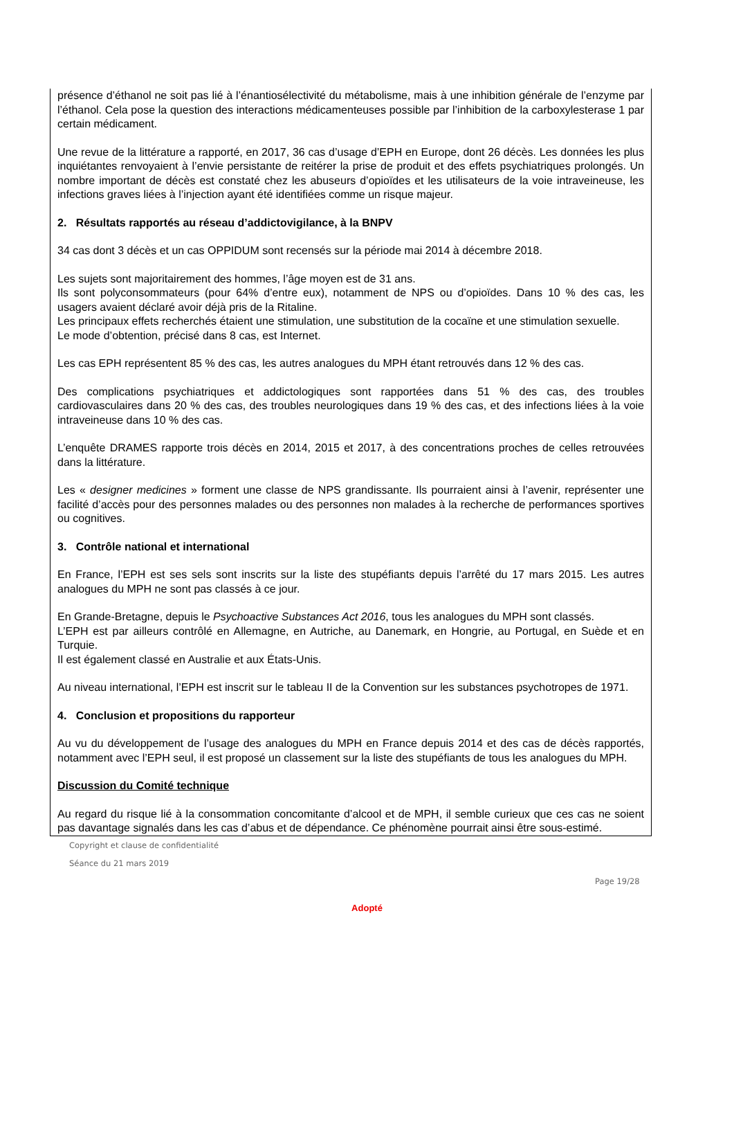présence d’éthanol ne soit pas lié à l’énantiosélectivité du métabolisme, mais à une inhibition générale de l’enzyme par l’éthanol. Cela pose la question des interactions médicamenteuses possible par l’inhibition de la carboxylesterase 1 par certain médicament.
Une revue de la littérature a rapporté, en 2017, 36 cas d’usage d’EPH en Europe, dont 26 décès. Les données les plus inquiétantes renvoyaient à l’envie persistante de reitérer la prise de produit et des effets psychiatriques prolongés. Un nombre important de décès est constaté chez les abuseurs d’opioïdes et les utilisateurs de la voie intraveineuse, les infections graves liées à l’injection ayant été identifiées comme un risque majeur.
2. Résultats rapportés au réseau d’addictovigilance, à la BNPV
34 cas dont 3 décès et un cas OPPIDUM sont recensés sur la période mai 2014 à décembre 2018.
Les sujets sont majoritairement des hommes, l’âge moyen est de 31 ans.
Ils sont polyconsommateurs (pour 64% d’entre eux), notamment de NPS ou d’opioïdes. Dans 10 % des cas, les usagers avaient déclaré avoir déjà pris de la Ritaline.
Les principaux effets recherchés étaient une stimulation, une substitution de la cocaïne et une stimulation sexuelle.
Le mode d’obtention, précisé dans 8 cas, est Internet.
Les cas EPH représentent 85 % des cas, les autres analogues du MPH étant retrouvés dans 12 % des cas.
Des complications psychiatriques et addictologiques sont rapportées dans 51 % des cas, des troubles cardiovasculaires dans 20 % des cas, des troubles neurologiques dans 19 % des cas, et des infections liées à la voie intraveineuse dans 10 % des cas.
L’enquête DRAMES rapporte trois décès en 2014, 2015 et 2017, à des concentrations proches de celles retrouvées dans la littérature.
Les « designer medicines » forment une classe de NPS grandissante. Ils pourraient ainsi à l’avenir, représenter une facilité d’accès pour des personnes malades ou des personnes non malades à la recherche de performances sportives ou cognitives.
3. Contrôle national et international
En France, l’EPH est ses sels sont inscrits sur la liste des stupéfiants depuis l’arrêté du 17 mars 2015. Les autres analogues du MPH ne sont pas classés à ce jour.
En Grande-Bretagne, depuis le Psychoactive Substances Act 2016, tous les analogues du MPH sont classés.
L’EPH est par ailleurs contrôlé en Allemagne, en Autriche, au Danemark, en Hongrie, au Portugal, en Suède et en Turquie.
Il est également classé en Australie et aux États-Unis.
Au niveau international, l’EPH est inscrit sur le tableau II de la Convention sur les substances psychotropes de 1971.
4. Conclusion et propositions du rapporteur
Au vu du développement de l’usage des analogues du MPH en France depuis 2014 et des cas de décès rapportés, notamment avec l’EPH seul, il est proposé un classement sur la liste des stupéfiants de tous les analogues du MPH.
Discussion du Comité technique
Au regard du risque lié à la consommation concomitante d’alcool et de MPH, il semble curieux que ces cas ne soient pas davantage signalés dans les cas d’abus et de dépendance. Ce phénomène pourrait ainsi être sous-estimé.
Copyright et clause de confidentialité
Séance du 21 mars 2019
Page 19/28
Adopté